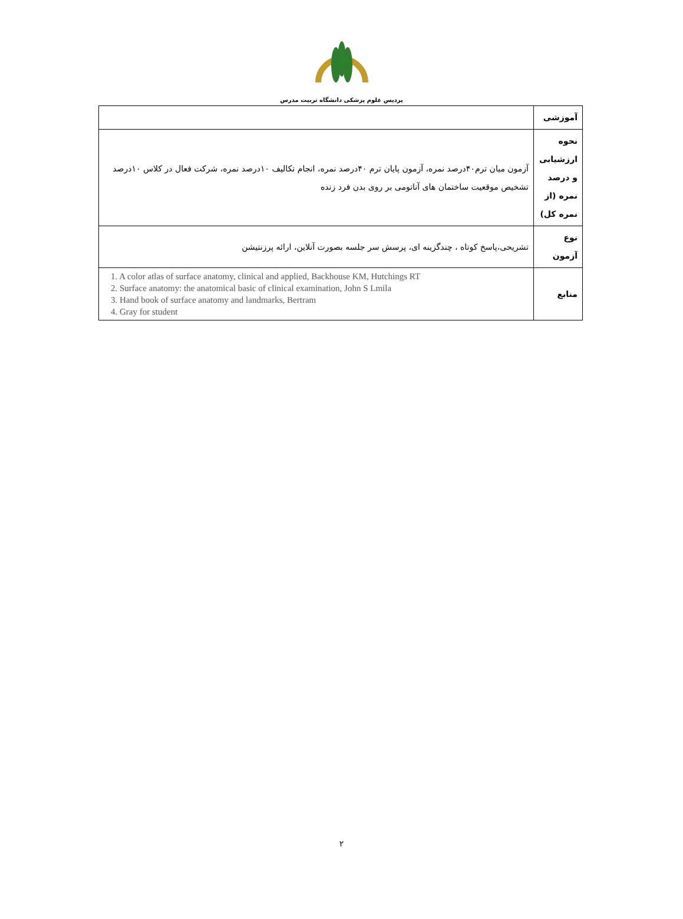پردیس علوم پزشکی دانشگاه تربیت مدرس
| آموزشی | |
| نحوه ارزشیابی و درصد نمره (از نمره کل) | آزمون میان ترم۴۰درصد نمره، آزمون پایان ترم ۴۰درصد نمره، انجام تکالیف ۱۰درصد نمره، شرکت فعال در کلاس ۱۰درصد تشخیص موقعیت ساختمان های آناتومی بر روی بدن فرد زنده |
| نوع آزمون | تشریحی،پاسخ کوتاه ، چندگزینه ای، پرسش سر جلسه بصورت آنلاین، ارائه پرزنتیشن |
| منابع | 1. A color atlas of surface anatomy, clinical and applied, Backhouse KM, Hutchings RT 2. Surface anatomy: the anatomical basic of clinical examination, John S Lmila 3. Hand book of surface anatomy and landmarks, Bertram 4. Gray for student |
۲